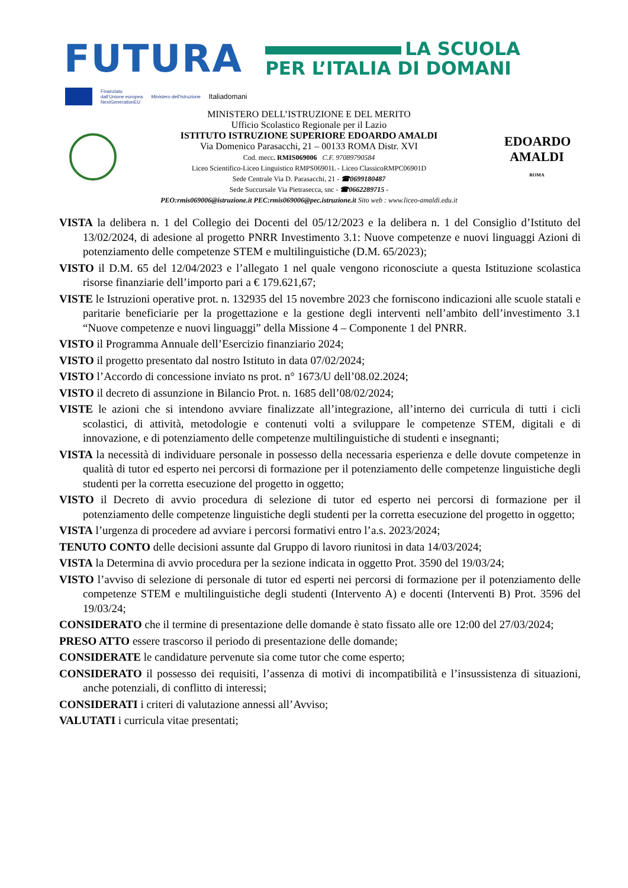FUTURA
LA SCUOLA
PER L’ITALIA DI DOMANI
Finanziato
dall’Unione europea
NextGenerationEU
Ministero dell’Istruzione
Italiadomani
MINISTERO DELL’ISTRUZIONE E DEL MERITO
Ufficio Scolastico Regionale per il Lazio
ISTITUTO ISTRUZIONE SUPERIORE EDOARDO AMALDI
Via Domenico Parasacchi, 21 – 00133 ROMA Distr. XVI
Cod. mecc. RMIS069006 C.F. 97089790584
Liceo Scientifico-Liceo Linguistico RMPS06901L - Liceo ClassicoRMPC06901D
Sede Centrale Via D. Parasacchi, 21 - ☎0699180487
Sede Succursale Via Pietrasecca, snc - ☎0662289715 -
PEO:rmis069006@istruzione.it PEC:rmis069006@pec.istruzione.it Sito web : www.liceo-amaldi.edu.it
EDOARDO
AMALDI
ROMA
VISTA la delibera n. 1 del Collegio dei Docenti del 05/12/2023 e la delibera n. 1 del Consiglio d’Istituto del 13/02/2024, di adesione al progetto PNRR Investimento 3.1: Nuove competenze e nuovi linguaggi Azioni di potenziamento delle competenze STEM e multilinguistiche (D.M. 65/2023);
VISTO il D.M. 65 del 12/04/2023 e l’allegato 1 nel quale vengono riconosciute a questa Istituzione scolastica risorse finanziarie dell’importo pari a € 179.621,67;
VISTE le Istruzioni operative prot. n. 132935 del 15 novembre 2023 che forniscono indicazioni alle scuole statali e paritarie beneficiarie per la progettazione e la gestione degli interventi nell’ambito dell’investimento 3.1 “Nuove competenze e nuovi linguaggi” della Missione 4 – Componente 1 del PNRR.
VISTO il Programma Annuale dell’Esercizio finanziario 2024;
VISTO il progetto presentato dal nostro Istituto in data 07/02/2024;
VISTO l’Accordo di concessione inviato ns prot. n° 1673/U dell’08.02.2024;
VISTO il decreto di assunzione in Bilancio Prot. n. 1685 dell’08/02/2024;
VISTE le azioni che si intendono avviare finalizzate all’integrazione, all’interno dei curricula di tutti i cicli scolastici, di attività, metodologie e contenuti volti a sviluppare le competenze STEM, digitali e di innovazione, e di potenziamento delle competenze multilinguistiche di studenti e insegnanti;
VISTA la necessità di individuare personale in possesso della necessaria esperienza e delle dovute competenze in qualità di tutor ed esperto nei percorsi di formazione per il potenziamento delle competenze linguistiche degli studenti per la corretta esecuzione del progetto in oggetto;
VISTO il Decreto di avvio procedura di selezione di tutor ed esperto nei percorsi di formazione per il potenziamento delle competenze linguistiche degli studenti per la corretta esecuzione del progetto in oggetto;
VISTA l’urgenza di procedere ad avviare i percorsi formativi entro l’a.s. 2023/2024;
TENUTO CONTO delle decisioni assunte dal Gruppo di lavoro riunitosi in data 14/03/2024;
VISTA la Determina di avvio procedura per la sezione indicata in oggetto Prot. 3590 del 19/03/24;
VISTO l’avviso di selezione di personale di tutor ed esperti nei percorsi di formazione per il potenziamento delle competenze STEM e multilinguistiche degli studenti (Intervento A) e docenti (Interventi B) Prot. 3596 del 19/03/24;
CONSIDERATO che il termine di presentazione delle domande è stato fissato alle ore 12:00 del 27/03/2024;
PRESO ATTO essere trascorso il periodo di presentazione delle domande;
CONSIDERATE le candidature pervenute sia come tutor che come esperto;
CONSIDERATO il possesso dei requisiti, l’assenza di motivi di incompatibilità e l’insussistenza di situazioni, anche potenziali, di conflitto di interessi;
CONSIDERATI i criteri di valutazione annessi all’Avviso;
VALUTATI i curricula vitae presentati;